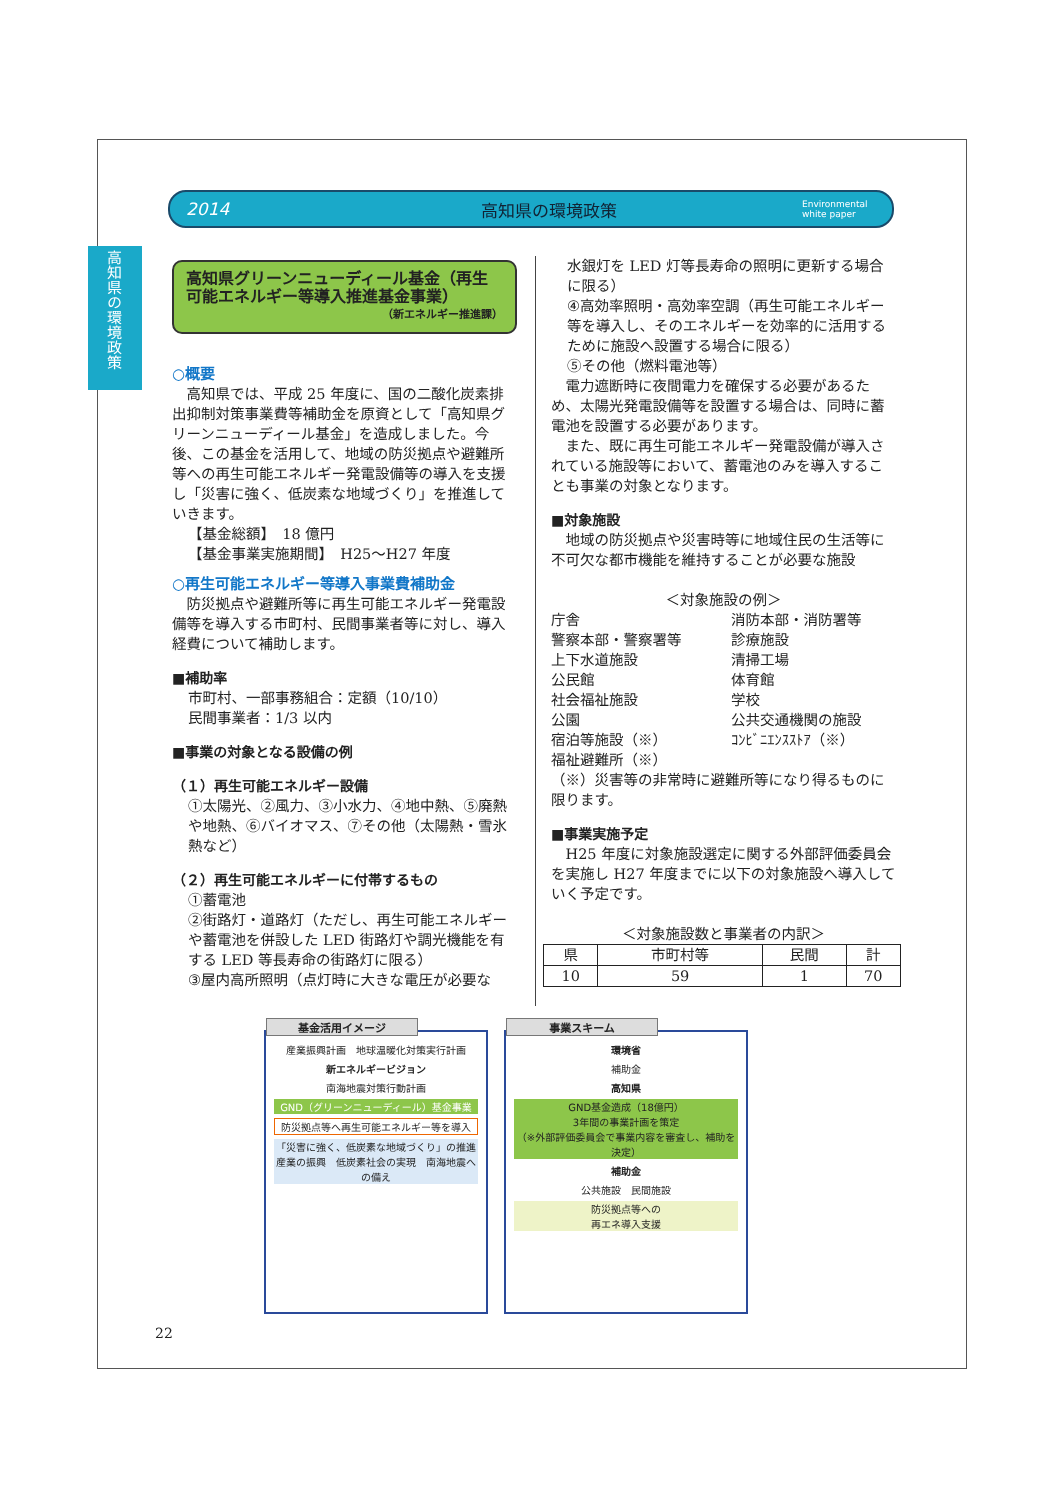2014 高知県の環境政策 Environmental white paper
高知県の環境政策
高知県グリーンニューディール基金（再生可能エネルギー等導入推進基金事業）
（新エネルギー推進課）
○概要
　高知県では、平成 25 年度に、国の二酸化炭素排出抑制対策事業費等補助金を原資として「高知県グリーンニューディール基金」を造成しました。今後、この基金を活用して、地域の防災拠点や避難所等への再生可能エネルギー発電設備等の導入を支援し「災害に強く、低炭素な地域づくり」を推進していきます。
【基金総額】　18 億円
【基金事業実施期間】　H25～H27 年度
○再生可能エネルギー等導入事業費補助金
　防災拠点や避難所等に再生可能エネルギー発電設備等を導入する市町村、民間事業者等に対し、導入経費について補助します。
■補助率
市町村、一部事務組合：定額（10/10）
民間事業者：1/3 以内
■事業の対象となる設備の例
（１）再生可能エネルギー設備
①太陽光、②風力、③小水力、④地中熱、⑤廃熱や地熱、⑥バイオマス、⑦その他（太陽熱・雪氷熱など）
（２）再生可能エネルギーに付帯するもの
①蓄電池
②街路灯・道路灯（ただし、再生可能エネルギーや蓄電池を併設した LED 街路灯や調光機能を有する LED 等長寿命の街路灯に限る）
③屋内高所照明（点灯時に大きな電圧が必要な
水銀灯を LED 灯等長寿命の照明に更新する場合に限る）
④高効率照明・高効率空調（再生可能エネルギー等を導入し、そのエネルギーを効率的に活用するために施設へ設置する場合に限る）
⑤その他（燃料電池等）
　電力遮断時に夜間電力を確保する必要があるため、太陽光発電設備等を設置する場合は、同時に蓄電池を設置する必要があります。
　また、既に再生可能エネルギー発電設備が導入されている施設等において、蓄電池のみを導入することも事業の対象となります。
■対象施設
　地域の防災拠点や災害時等に地域住民の生活等に不可欠な都市機能を維持することが必要な施設
＜対象施設の例＞
庁舎 消防本部・消防署等 警察本部・警察署等 診療施設 上下水道施設 清掃工場 公民館 体育館 社会福祉施設 学校 公園 公共交通機関の施設 宿泊等施設（※） ｺﾝﾋﾞﾆｴﾝｽｽﾄｱ（※） 福祉避難所（※）
（※）災害等の非常時に避難所等になり得るものに限ります。
■事業実施予定
　H25 年度に対象施設選定に関する外部評価委員会を実施し H27 年度までに以下の対象施設へ導入していく予定です。
＜対象施設数と事業者の内訳＞
| 県 | 市町村等 | 民間 | 計 |
| --- | --- | --- | --- |
| 10 | 59 | 1 | 70 |
基金活用イメージ
産業振興計画　地球温暖化対策実行計画
新エネルギービジョン
南海地震対策行動計画
GND（グリーンニューディール）基金事業
防災拠点等へ再生可能エネルギー等を導入
「災害に強く、低炭素な地域づくり」の推進
産業の振興　低炭素社会の実現　南海地震への備え
事業スキーム
環境省
補助金
高知県
GND基金造成（18億円）
3年間の事業計画を策定
（※外部評価委員会で事業内容を審査し、補助を決定）
補助金
公共施設　民間施設
防災拠点等への
再エネ導入支援
22